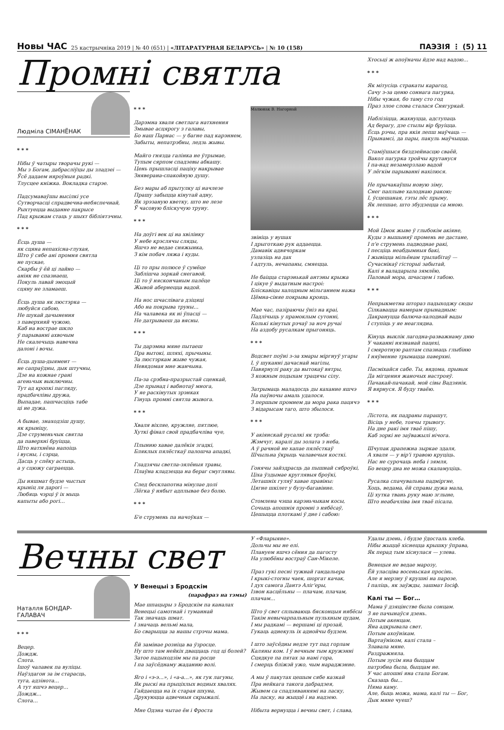Новы ЧАС 25 кастрычніка 2019 | № 40 (651) | «ЛІТАРАТУРНАЯ БЕЛАРУСЬ» | № 10 (158) ПАЭЗІЯ ⋮ (5) 11
Промні святла
Людміла СІМАНЁНАК
* * *
Нібы ў чатыры творачы рукі —
Мы з Богам, дабрасліўцы ды зладзеі —
Ўсё дадаем няроўныя радкі.
Тлусцее кніжка. Вокладка старэе.
Падсумаваўшы высілкі усе
Сутворчасці спрадвечна-небяспечнай,
Рыхтуецца выданне пакрысе
Пад крыжам стаць у шыхт бібліятэчны.
* * *
Ёсць душа —
як сцяна непахісна-глухая,
Што ў сябе ані промня святла
не пускае,
Скарбы ў ёй ці лайно —
аніяк не спазнаеш,
Покуль лавай эмоцый
сцяну не зламаеш.
Ёсць душа як люстэрка —
любуйся сабою,
Не шукай дачынення
з паверхняй чужою,
Каб на вострае шкло
ў парыванні ахвочым
Не скалечыць навечна
далоні і вочы.
Ёсць душа-дыямент —
не сапраўдны, дык штучны,
Дзе на кожнае грані
агеньчык выключны.
Тут ад кропкі пагляду,
прадбачлівы дружа,
Выпадае, пашчасціць табе
ці не дужа.
А бывае, знаходзіш душу,
як крыніцу,
Дзе струменьчык святла
да паверхні бруіцца,
Што натхнёна напоіць
і вусны, і сэрца,
Дасць у спёку астыць,
а у сцюжу саграецца.
Ды няшмат будзе чыстых
крыніц ля дарогі —
Любяць чэрці ў іх мыць
капыты або рогі…
* * *
Дарэмна хваля светлага натхнення
Змывае асцярогу з галавы,
Бо наш Парнас — у багне пад карэннем,
Забыты, непатрэбны, ледзь жывы.
Майго гнязда галінка не ўтрымае,
Тупым сярпом спадзевы абкашу.
Цень прышласці пацiху накрывае
Зняверана-спакойную душу.
Без мары аб прытулку ці начлезе
Прашу забыцца кінутай адну,
Як зрэзаную кветку, што не лезе
Ў часовую бліскучую труну.
* * *
На доўгі век ці на хвілінку
У небе крэслячы сляды,
Яшчэ не ведае сняжынка,
З кім побач ляжа і куды.
Ці то пры полюсе ў сумёце
Заблішча зоркай снегавой,
Ці то ў няскончаным палёце
Жывой абернецца вадой.
На нос шчаслівага дзіцяці
Або на покрыва труны…
На чалавека як ні ўпасці —
Не датрываеш да вясны.
* * *
Ты дарэмна мяне пытаеш
Пра вытокі, шляхі, прычыны.
За люстэркам жыве чужая,
Невядомая мне жанчына.
Па-за срэбна-празрыстай сценкай,
Дзе прынад і вабнотаў многа,
У яе расхінутых зрэнках
Гінуць промні святла жывога.
* * *
Хваля віхляе, кружляе, пятлюе,
Хуткі фінал свой прадбачліва чуе,
Плынню хавае далёкія згадкі,
Бляклых пялёсткаў палошча ападкі,
Гладзячы светла-зялёныя травы,
Плаўна кладзецца на бераг смуглявы.
След бесклапотна мінулае долі
Лёгка ў нябыт адплывае без болю.
* * *
Б'е струмень па начоўках —
Малюнак В. Нагорнай
звініць у вушах
І дрыготкаю рук аддаецца.
Дамавік адвячоркам
узлазіць на дах
І адтуль, нечапаны, смяецца.
Не баіцца старэнькай антэны крыжа
І цікуе ў выдатным настроі:
Бліскавіцы халодным мільганнем нажа
Цёмна-сіняе покрыва крояць.
Мае час, пазіраючы ўніз на краі,
Падлічыць у прамоклым сутонні,
Колькі кінутых рэчаў за ноч ручаі
На аздобу русалкам прыгоняць.
* * *
Водсвет поўні з-за хмары міргнуў угары
І, ў шуканні дачаснай магілы,
Павярнулі раку да вытокаў вятры,
З кожным подыхам трацячы сілу.
Затрымаць маладосць ды каханне яшчэ
На паўночы амаль удалося.
З першым промнем да мора рака пацячэ
З відарысам таго, што збылося.
* * *
У акіянскай русалкі як трэба:
Жэмчуг, каралі ды золата з неба,
А ў рачной не хапае пялёсткаў
Шчыльна ўкрыць чалавечыя косткі.
Гонячы зайздрасць да пышнай сяброўкі,
Ціха ўздымае круглявыя броўкі,
Леташніх гуляў хавае правіны:
Цягне шкілет у бузу-багавінне.
Стомлена чэша карэньчыкам косы,
Сочыць апошнія промні з нябёсаў,
Цешыцца плоткамі ў дне і сабою:
Хтосьці ж апоўначы йдзе над вадою…
* * *
Як мітусіць стракаты карагод,
Сачу з-за ценю соннага пагурка,
Нібы чужая, бо таму сто год
Праз злое слова сталася Снягуркай.
Наблізіцца, жахнуцца, адступаць
Ад берагу, дзе стылы вір бруіцца.
Ёсць рэчы, пра якія лепш маўчаць —
Прынамсі, да пары, пакуль маўчыцца.
Стаміўшыся бяздзейнасцю сваёй,
Вакол пагурка тройчы крутануся
І па-над незамерзлаю вадой
У лёгкім парыванні нахілюся.
Не прычакаўшы новую зіму,
Снег паплыве халоднаю ракою;
І, ўсцешаная, гэты лёс прыму,
Як лепшае, што збудзецца са мною.
* * *
Мой Цмок жыве ў глыбокім акіяне,
Куды з вышыняў промень не дастане,
І п'е струмень падводнае ракі,
І песціць неабдымныя бакі,
І жывіцца мільёнам трылабітаў —
Сучаснікаў гісторыі забытай,
Калі я валадарыла зямлёю,
Паловай мора, шчасцем і табою.
* * *
Непрыкметна штораз падыходжу сюды
Сілкавацца намерам прынадным:
Дакрануцца балюча-халоднай вады
І ступіць у яе неаглядна.
Кінуць выклік лагодна-разважнаму дню
У чаканні нязнанай пацехі,
І смяротную раптам спазнаць глыбіню
І няўменне трымацца паверхні.
Пасміхайся сабе. Ты, вядома, прывык
Да мігцення жаночых настрояў.
Пачакай-пачакай, мой сівы Вадзянік.
Я вярнуся. Я буду тваёю.
* * *
Лістота, як падраны парашут,
Вісіць у небе, тоячы трывогу.
На дне ракі імя тваё пішу,
Каб зоркі не заўважылі нічога.
Шчупак драпежна зыркае здаля,
А хваля — у вір'і травою круціць.
Нас не сурочаць неба і зямля,
Бо вецер дна не можа скаламуціць.
Русалка спачувальна падміргне,
Хоць, ведама, ёй справы дужа мала,
Ці хутка твань руку маю зглыне,
Што неабачліва імя тваё пісала.
Вечны свет
Наталля БОНДАР-ГАЛАВАЧ
* * *
Вецер.
Дождж.
Слота.
Ішоў чалавек па вуліцы.
Наўздагон за ім старасць,
туга, адзінота…
А тут яшчэ вецер…
Дождж…
Слота…
У Венецыі з Бродскім
(парафраз на тэмы)
Мае шпацыры з Бродскім па каналах
Венецыі самотнай і туманнай
Так значаць шмат.
І значаць вельмі мала,
Бо сварыцца за нашы стрэчы мама.
Ёй замінае розніца ва ўзросце.
Ну што там нейкіх дваццаць год ці болей?
Затое падыходзім мы па росце
І па заўсёднаму жаданню волі.
Яго і «э-э…», і «а-а…», як гук лагуны,
Як рыскі на прыціхлых водных хвалях.
Гайдаецца на іх старая шхуна,
Друкуюцца адвечныя скрыжалі.
Мне Одэна чытае ён і Фроста
У «Фларыяне».
Дольчы мы не елі.
Плануем яшчэ сёння да пагосту
На улюбёны востраў Сан-Мікеле.
Праз гукі песні тужнай гандальера
І крыкі-стогны чаек, шоргат качак,
І дух самога Дантэ Аліг'еры,
Ізвон касцёльны — плачам, плачам, плачам…
Што ў свет сплываюць бясконцыя нябёсы
Такім невычарпальным пульхным цудам,
І мы радкамі — вершамі ці прозай,
Гукаць аднекуль іх аднойчы будзем.
І што заўсёдны недзе тут пад горлам
Каляны ком. І ў вечным тым кружэнні
Сцядкуе па пятах за намі гора,
І смерць бліжэй ужо, чым нараджэнне.
А мы ў пакутах цешым сябе казкай
Пра нейкага такога дабрадзея,
Жывем са спадзяваннямі на ласку,
На ласку, на жыццё і на надзею.
Нібыта вернуцца і вечны свет, і слава,
Удалы дзень, і будзе ўдосталь хлеба.
Нібы жыццё хіснецца крышку ўправа,
Як перад тым хіснулася — улева.
Венецыя не ведае марозу,
Ёй уласціва восеньская просінь.
Але я мерзну ў крушні на парозе,
І паліць, як заўжды, зашмат Іосіф.
Калі ты — Бог…
Мама ў дзяцінстве была сонцам.
З яе пачынаўся дзень.
Потым акенцам.
Яна адкрывала свет.
Потым ахоўнікам.
Вартаўніком, калі стала –
Злавала мяне.
Раздражняла.
Потым зусім яна быццам
патрэбна была, быццам не.
У час апошні яна стала Богам.
Сказаць бы…
Няма каму.
Але, быць можа, мама, калі ты — Бог,
Дык мяне чуеш?